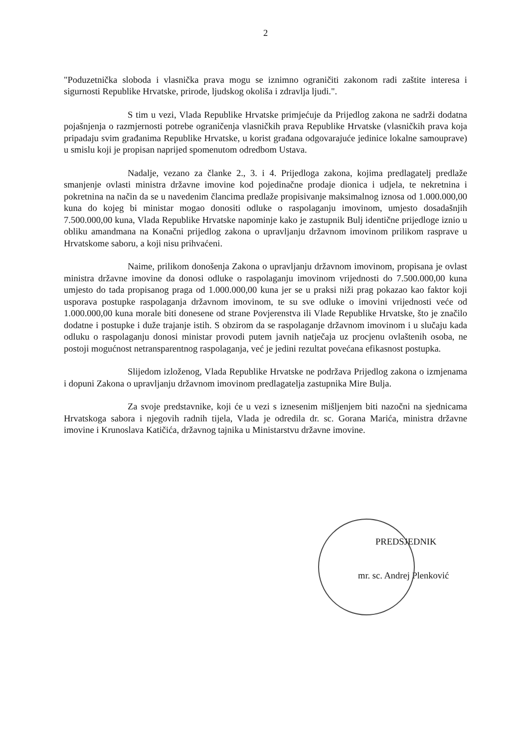2
"Poduzetnička sloboda i vlasnička prava mogu se iznimno ograničiti zakonom radi zaštite interesa i sigurnosti Republike Hrvatske, prirode, ljudskog okoliša i zdravlja ljudi.".
S tim u vezi, Vlada Republike Hrvatske primjećuje da Prijedlog zakona ne sadrži dodatna pojašnjenja o razmjernosti potrebe ograničenja vlasničkih prava Republike Hrvatske (vlasničkih prava koja pripadaju svim građanima Republike Hrvatske, u korist građana odgovarajuće jedinice lokalne samouprave) u smislu koji je propisan naprijed spomenutom odredbom Ustava.
Nadalje, vezano za članke 2., 3. i 4. Prijedloga zakona, kojima predlagatelj predlaže smanjenje ovlasti ministra državne imovine kod pojedinačne prodaje dionica i udjela, te nekretnina i pokretnina na način da se u navedenim člancima predlaže propisivanje maksimalnog iznosa od 1.000.000,00 kuna do kojeg bi ministar mogao donositi odluke o raspolaganju imovinom, umjesto dosadašnjih 7.500.000,00 kuna, Vlada Republike Hrvatske napominje kako je zastupnik Bulj identične prijedloge iznio u obliku amandmana na Konačni prijedlog zakona o upravljanju državnom imovinom prilikom rasprave u Hrvatskome saboru, a koji nisu prihvaćeni.
Naime, prilikom donošenja Zakona o upravljanju državnom imovinom, propisana je ovlast ministra državne imovine da donosi odluke o raspolaganju imovinom vrijednosti do 7.500.000,00 kuna umjesto do tada propisanog praga od 1.000.000,00 kuna jer se u praksi niži prag pokazao kao faktor koji usporava postupke raspolaganja državnom imovinom, te su sve odluke o imovini vrijednosti veće od 1.000.000,00 kuna morale biti donesene od strane Povjerenstva ili Vlade Republike Hrvatske, što je značilo dodatne i postupke i duže trajanje istih. S obzirom da se raspolaganje državnom imovinom i u slučaju kada odluku o raspolaganju donosi ministar provodi putem javnih natječaja uz procjenu ovlaštenih osoba, ne postoji mogućnost netransparentnog raspolaganja, već je jedini rezultat povećana efikasnost postupka.
Slijedom izloženog, Vlada Republike Hrvatske ne podržava Prijedlog zakona o izmjenama i dopuni Zakona o upravljanju državnom imovinom predlagatelja zastupnika Mire Bulja.
Za svoje predstavnike, koji će u vezi s iznesenim mišljenjem biti nazočni na sjednicama Hrvatskoga sabora i njegovih radnih tijela, Vlada je odredila dr. sc. Gorana Marića, ministra državne imovine i Krunoslava Katičića, državnog tajnika u Ministarstvu državne imovine.
PREDSJEDNIK
mr. sc. Andrej Plenković